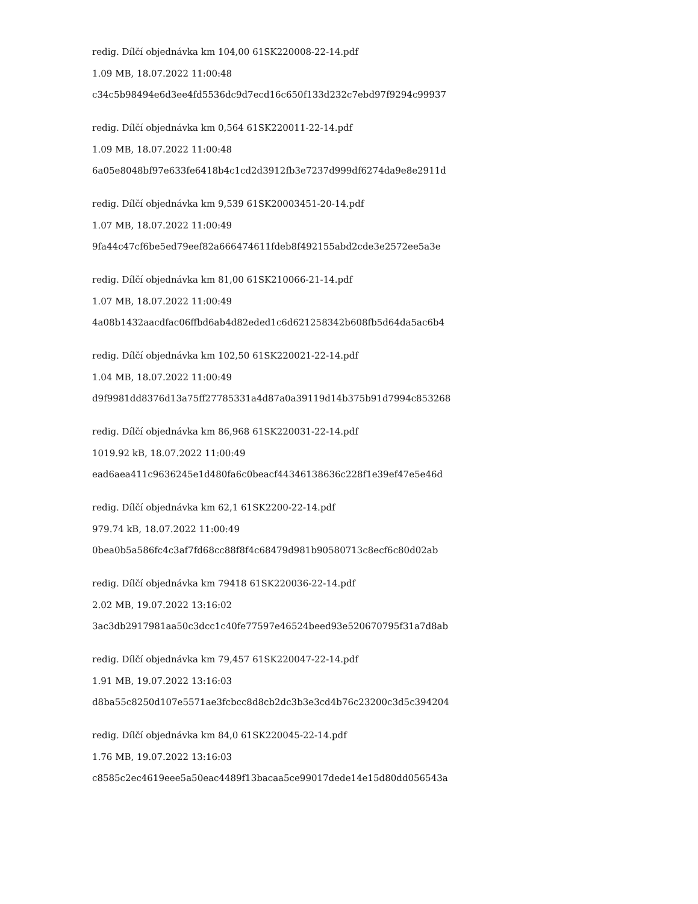redig. Dílčí objednávka km 104,00 61SK220008-22-14.pdf
1.09 MB, 18.07.2022 11:00:48
c34c5b98494e6d3ee4fd5536dc9d7ecd16c650f133d232c7ebd97f9294c99937
redig. Dílčí objednávka km 0,564 61SK220011-22-14.pdf
1.09 MB, 18.07.2022 11:00:48
6a05e8048bf97e633fe6418b4c1cd2d3912fb3e7237d999df6274da9e8e2911d
redig. Dílčí objednávka km 9,539 61SK20003451-20-14.pdf
1.07 MB, 18.07.2022 11:00:49
9fa44c47cf6be5ed79eef82a666474611fdeb8f492155abd2cde3e2572ee5a3e
redig. Dílčí objednávka km 81,00 61SK210066-21-14.pdf
1.07 MB, 18.07.2022 11:00:49
4a08b1432aacdfac06ffbd6ab4d82eded1c6d621258342b608fb5d64da5ac6b4
redig. Dílčí objednávka km 102,50 61SK220021-22-14.pdf
1.04 MB, 18.07.2022 11:00:49
d9f9981dd8376d13a75ff27785331a4d87a0a39119d14b375b91d7994c853268
redig. Dílčí objednávka km 86,968 61SK220031-22-14.pdf
1019.92 kB, 18.07.2022 11:00:49
ead6aea411c9636245e1d480fa6c0beacf44346138636c228f1e39ef47e5e46d
redig. Dílčí objednávka km 62,1 61SK2200-22-14.pdf
979.74 kB, 18.07.2022 11:00:49
0bea0b5a586fc4c3af7fd68cc88f8f4c68479d981b90580713c8ecf6c80d02ab
redig. Dílčí objednávka km 79418 61SK220036-22-14.pdf
2.02 MB, 19.07.2022 13:16:02
3ac3db2917981aa50c3dcc1c40fe77597e46524beed93e520670795f31a7d8ab
redig. Dílčí objednávka km 79,457 61SK220047-22-14.pdf
1.91 MB, 19.07.2022 13:16:03
d8ba55c8250d107e5571ae3fcbcc8d8cb2dc3b3e3cd4b76c23200c3d5c394204
redig. Dílčí objednávka km 84,0 61SK220045-22-14.pdf
1.76 MB, 19.07.2022 13:16:03
c8585c2ec4619eee5a50eac4489f13bacaa5ce99017dede14e15d80dd056543a